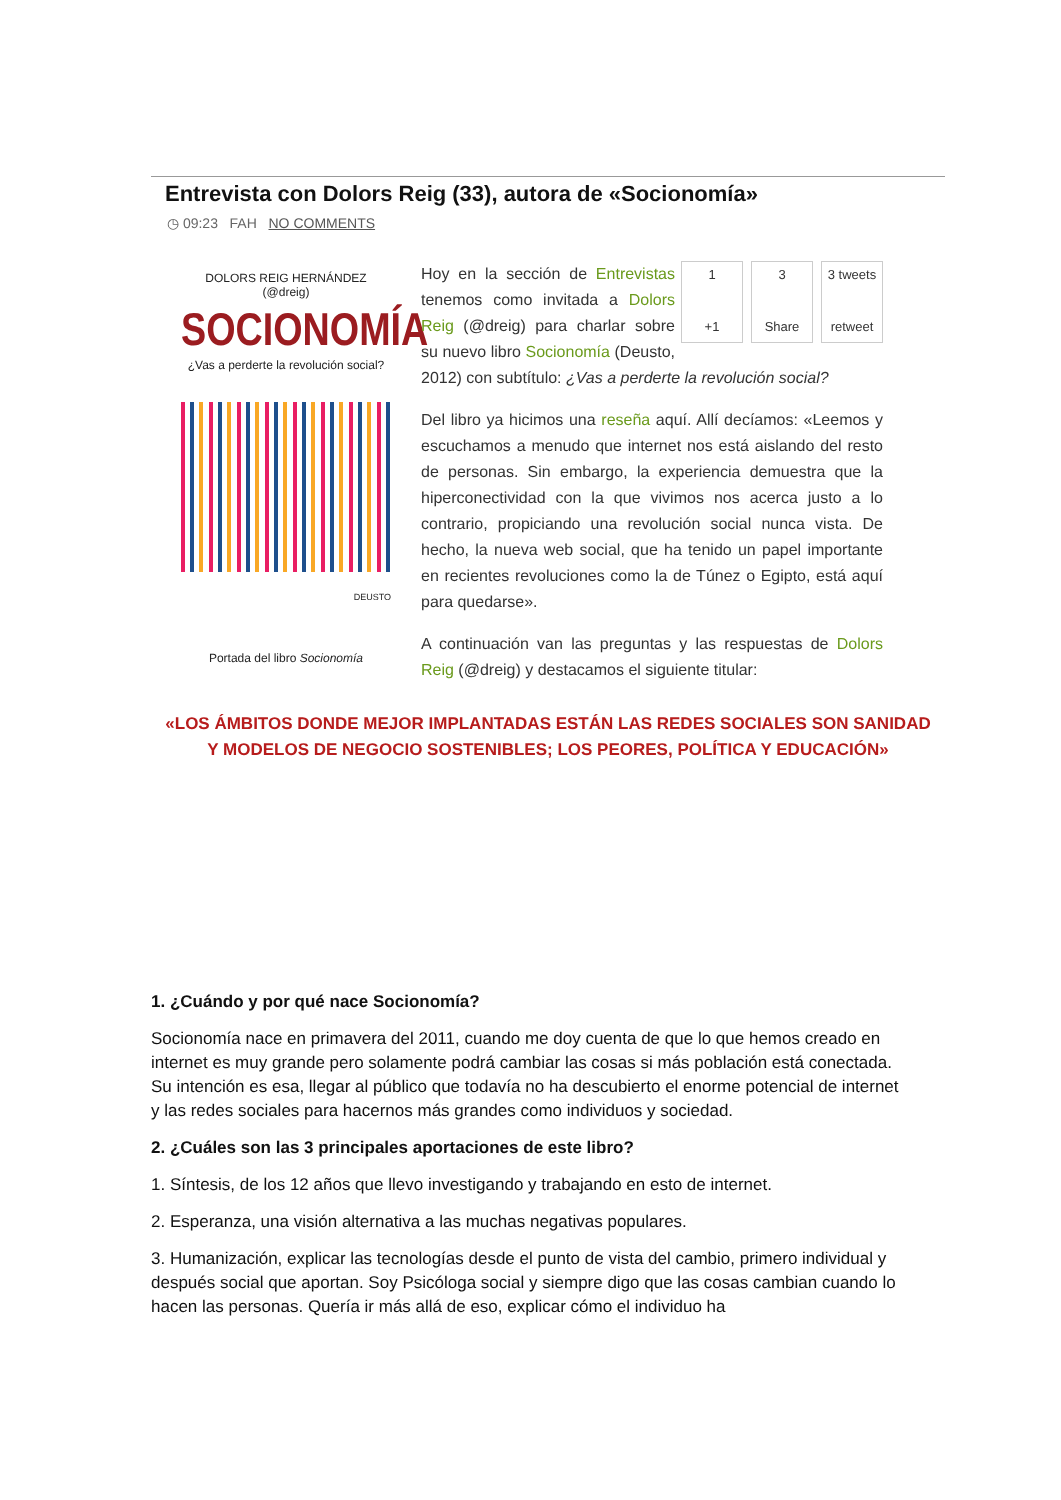Entrevista con Dolors Reig (33), autora de «Socionomía»
◷ 09:23 FAH NO COMMENTS
DOLORS REIG HERNÁNDEZ
(@dreig)
SOCIONOMÍA
¿Vas a perderte la revolución social?
DEUSTO
Portada del libro Socionomía
1
+1
3
Share
3 tweets
retweet
Hoy en la sección de Entrevistas tenemos como invitada a Dolors Reig (@dreig) para charlar sobre su nuevo libro Socionomía (Deusto, 2012) con subtítulo: ¿Vas a perderte la revolución social?
Del libro ya hicimos una reseña aquí. Allí decíamos: «Leemos y escuchamos a menudo que internet nos está aislando del resto de personas. Sin embargo, la experiencia demuestra que la hiperconectividad con la que vivimos nos acerca justo a lo contrario, propiciando una revolución social nunca vista. De hecho, la nueva web social, que ha tenido un papel importante en recientes revoluciones como la de Túnez o Egipto, está aquí para quedarse».
A continuación van las preguntas y las respuestas de Dolors Reig (@dreig) y destacamos el siguiente titular:
«LOS ÁMBITOS DONDE MEJOR IMPLANTADAS ESTÁN LAS REDES SOCIALES SON SANIDAD
Y MODELOS DE NEGOCIO SOSTENIBLES; LOS PEORES, POLÍTICA Y EDUCACIÓN»
1. ¿Cuándo y por qué nace Socionomía?
Socionomía nace en primavera del 2011, cuando me doy cuenta de que lo que hemos creado en internet es muy grande pero solamente podrá cambiar las cosas si más población está conectada. Su intención es esa, llegar al público que todavía no ha descubierto el enorme potencial de internet y las redes sociales para hacernos más grandes como individuos y sociedad.
2. ¿Cuáles son las 3 principales aportaciones de este libro?
1. Síntesis, de los 12 años que llevo investigando y trabajando en esto de internet.
2. Esperanza, una visión alternativa a las muchas negativas populares.
3. Humanización, explicar las tecnologías desde el punto de vista del cambio, primero individual y después social que aportan. Soy Psicóloga social y siempre digo que las cosas cambian cuando lo hacen las personas. Quería ir más allá de eso, explicar cómo el individuo ha